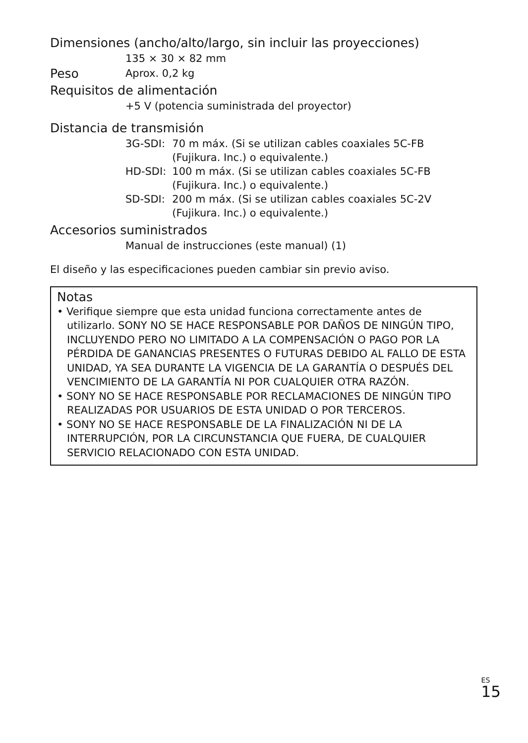Dimensiones (ancho/alto/largo, sin incluir las proyecciones)
135 × 30 × 82 mm
Peso
Aprox. 0,2 kg
Requisitos de alimentación
+5 V (potencia suministrada del proyector)
Distancia de transmisión
| 3G-SDI: | 70 m máx. (Si se utilizan cables coaxiales 5C-FB (Fujikura. Inc.) o equivalente.) |
| HD-SDI: | 100 m máx. (Si se utilizan cables coaxiales 5C-FB (Fujikura. Inc.) o equivalente.) |
| SD-SDI: | 200 m máx. (Si se utilizan cables coaxiales 5C-2V (Fujikura. Inc.) o equivalente.) |
Accesorios suministrados
Manual de instrucciones (este manual) (1)
El diseño y las especificaciones pueden cambiar sin previo aviso.
Notas
• Verifique siempre que esta unidad funciona correctamente antes de utilizarlo. SONY NO SE HACE RESPONSABLE POR DAÑOS DE NINGÚN TIPO, INCLUYENDO PERO NO LIMITADO A LA COMPENSACIÓN O PAGO POR LA PÉRDIDA DE GANANCIAS PRESENTES O FUTURAS DEBIDO AL FALLO DE ESTA UNIDAD, YA SEA DURANTE LA VIGENCIA DE LA GARANTÍA O DESPUÉS DEL VENCIMIENTO DE LA GARANTÍA NI POR CUALQUIER OTRA RAZÓN.
• SONY NO SE HACE RESPONSABLE POR RECLAMACIONES DE NINGÚN TIPO REALIZADAS POR USUARIOS DE ESTA UNIDAD O POR TERCEROS.
• SONY NO SE HACE RESPONSABLE DE LA FINALIZACIÓN NI DE LA INTERRUPCIÓN, POR LA CIRCUNSTANCIA QUE FUERA, DE CUALQUIER SERVICIO RELACIONADO CON ESTA UNIDAD.
ES
15